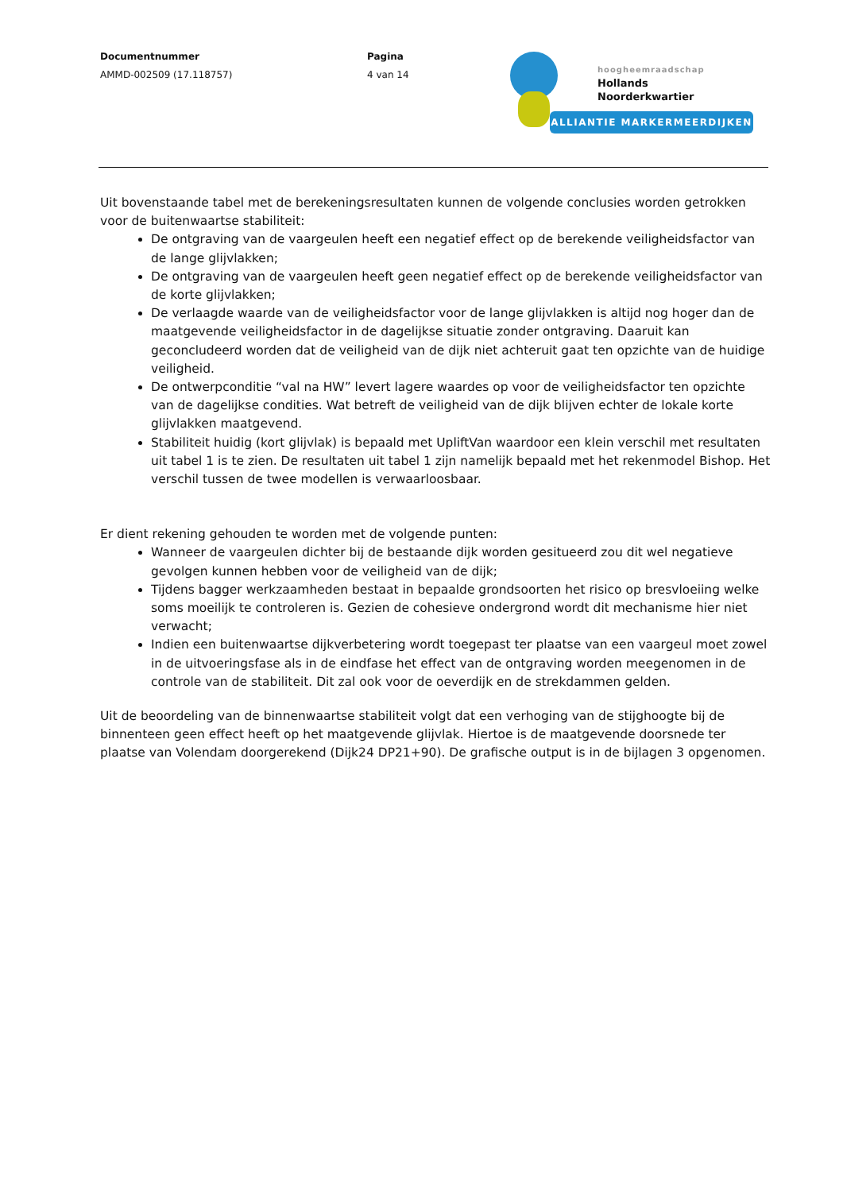Documentnummer
AMMD-002509 (17.118757)
Pagina
4 van 14
hoogheemraadschap
Hollands
Noorderkwartier
ALLIANTIE MARKERMEERDIJKEN
Uit bovenstaande tabel met de berekeningsresultaten kunnen de volgende conclusies worden getrokken voor de buitenwaartse stabiliteit:
De ontgraving van de vaargeulen heeft een negatief effect op de berekende veiligheidsfactor van de lange glijvlakken;
De ontgraving van de vaargeulen heeft geen negatief effect op de berekende veiligheidsfactor van de korte glijvlakken;
De verlaagde waarde van de veiligheidsfactor voor de lange glijvlakken is altijd nog hoger dan de maatgevende veiligheidsfactor in de dagelijkse situatie zonder ontgraving. Daaruit kan geconcludeerd worden dat de veiligheid van de dijk niet achteruit gaat ten opzichte van de huidige veiligheid.
De ontwerpconditie “val na HW” levert lagere waardes op voor de veiligheidsfactor ten opzichte van de dagelijkse condities. Wat betreft de veiligheid van de dijk blijven echter de lokale korte glijvlakken maatgevend.
Stabiliteit huidig (kort glijvlak) is bepaald met UpliftVan waardoor een klein verschil met resultaten uit tabel 1 is te zien. De resultaten uit tabel 1 zijn namelijk bepaald met het rekenmodel Bishop. Het verschil tussen de twee modellen is verwaarloosbaar.
Er dient rekening gehouden te worden met de volgende punten:
Wanneer de vaargeulen dichter bij de bestaande dijk worden gesitueerd zou dit wel negatieve gevolgen kunnen hebben voor de veiligheid van de dijk;
Tijdens bagger werkzaamheden bestaat in bepaalde grondsoorten het risico op bresvloeiing welke soms moeilijk te controleren is. Gezien de cohesieve ondergrond wordt dit mechanisme hier niet verwacht;
Indien een buitenwaartse dijkverbetering wordt toegepast ter plaatse van een vaargeul moet zowel in de uitvoeringsfase als in de eindfase het effect van de ontgraving worden meegenomen in de controle van de stabiliteit. Dit zal ook voor de oeverdijk en de strekdammen gelden.
Uit de beoordeling van de binnenwaartse stabiliteit volgt dat een verhoging van de stijghoogte bij de binnenteen geen effect heeft op het maatgevende glijvlak. Hiertoe is de maatgevende doorsnede ter plaatse van Volendam doorgerekend (Dijk24 DP21+90). De grafische output is in de bijlagen 3 opgenomen.